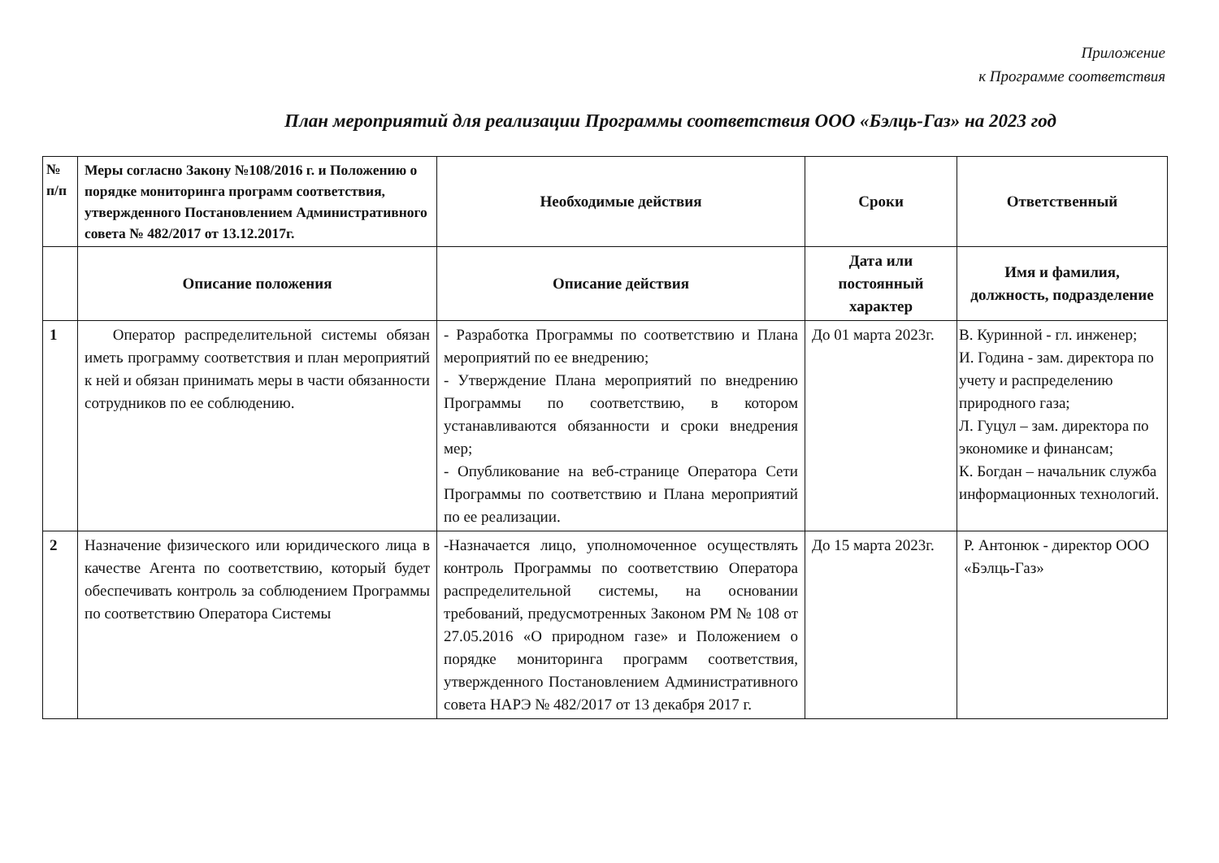Приложение
к Программе соответствия
План мероприятий для реализации Программы соответствия ООО «Бэлць-Газ» на 2023 год
| № п/п | Меры согласно Закону №108/2016 г. и Положению о порядке мониторинга программ соответствия, утвержденного Постановлением Административного совета № 482/2017 от 13.12.2017г. | Необходимые действия | Сроки | Ответственный |
| --- | --- | --- | --- | --- |
| | Описание положения | Описание действия | Дата или постоянный характер | Имя и фамилия, должность, подразделение |
| 1 | Оператор распределительной системы обязан иметь программу соответствия и план мероприятий к ней и обязан принимать меры в части обязанности сотрудников по ее соблюдению. | - Разработка Программы по соответствию и Плана мероприятий по ее внедрению; - Утверждение Плана мероприятий по внедрению Программы по соответствию, в котором устанавливаются обязанности и сроки внедрения мер; - Опубликование на веб-странице Оператора Сети Программы по соответствию и Плана мероприятий по ее реализации. | До 01 марта 2023г. | В. Куринной - гл. инженер; И. Година - зам. директора по учету и распределению природного газа; Л. Гуцул – зам. директора по экономике и финансам; К. Богдан – начальник служба информационных технологий. |
| 2 | Назначение физического или юридического лица в качестве Агента по соответствию, который будет обеспечивать контроль за соблюдением Программы по соответствию Оператора Системы | -Назначается лицо, уполномоченное осуществлять контроль Программы по соответствию Оператора распределительной системы, на основании требований, предусмотренных Законом РМ № 108 от 27.05.2016 «О природном газе» и Положением о порядке мониторинга программ соответствия, утвержденного Постановлением Административного совета НАРЭ № 482/2017 от 13 декабря 2017 г. | До 15 марта 2023г. | Р. Антонюк - директор ООО «Бэлць-Газ» |